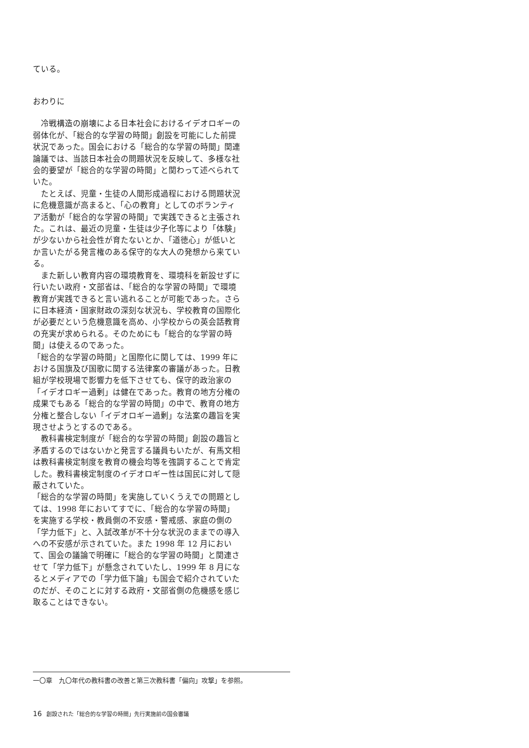ている。
おわりに
冷戦構造の崩壊による日本社会におけるイデオロギーの弱体化が、「総合的な学習の時間」創設を可能にした前提状況であった。国会における「総合的な学習の時間」関連論議では、当該日本社会の問題状況を反映して、多様な社会的要望が「総合的な学習の時間」と関わって述べられていた。
たとえば、児童・生徒の人間形成過程における問題状況に危機意識が高まると、「心の教育」としてのボランティア活動が「総合的な学習の時間」で実践できると主張された。これは、最近の児童・生徒は少子化等により「体験」が少ないから社会性が育たないとか、「道徳心」が低いとか言いたがる発言権のある保守的な大人の発想から来ている。
また新しい教育内容の環境教育を、環境科を新設せずに行いたい政府・文部省は、「総合的な学習の時間」で環境教育が実践できると言い逃れることが可能であった。さらに日本経済・国家財政の深刻な状況も、学校教育の国際化が必要だという危機意識を高め、小学校からの英会話教育の充実が求められる。そのためにも「総合的な学習の時間」は使えるのであった。
「総合的な学習の時間」と国際化に関しては、1999 年における国旗及び国歌に関する法律案の審議があった。日教組が学校現場で影響力を低下させても、保守的政治家の「イデオロギー過剰」は健在であった。教育の地方分権の成果でもある「総合的な学習の時間」の中で、教育の地方分権と整合しない「イデオロギー過剰」な法案の趣旨を実現させようとするのである。
教科書検定制度が「総合的な学習の時間」創設の趣旨と矛盾するのではないかと発言する議員もいたが、有馬文相は教科書検定制度を教育の機会均等を強調することで肯定した。教科書検定制度のイデオロギー性は国民に対して隠蔽されていた。
「総合的な学習の時間」を実施していくうえでの問題としては、1998 年においてすでに、「総合的な学習の時間」を実施する学校・教員側の不安感・警戒感、家庭の側の「学力低下」と、入試改革が不十分な状況のままでの導入への不安感が示されていた。また 1998 年 12 月において、国会の議論で明確に「総合的な学習の時間」と関連させて「学力低下」が懸念されていたし、1999 年 8 月になるとメディアでの「学力低下論」も国会で紹介されていたのだが、そのことに対する政府・文部省側の危機感を感じ取ることはできない。
一〇章　九〇年代の教科書の改善と第三次教科書「偏向」攻撃」を参照。
16 創設された「総合的な学習の時間」先行実施前の国会審議